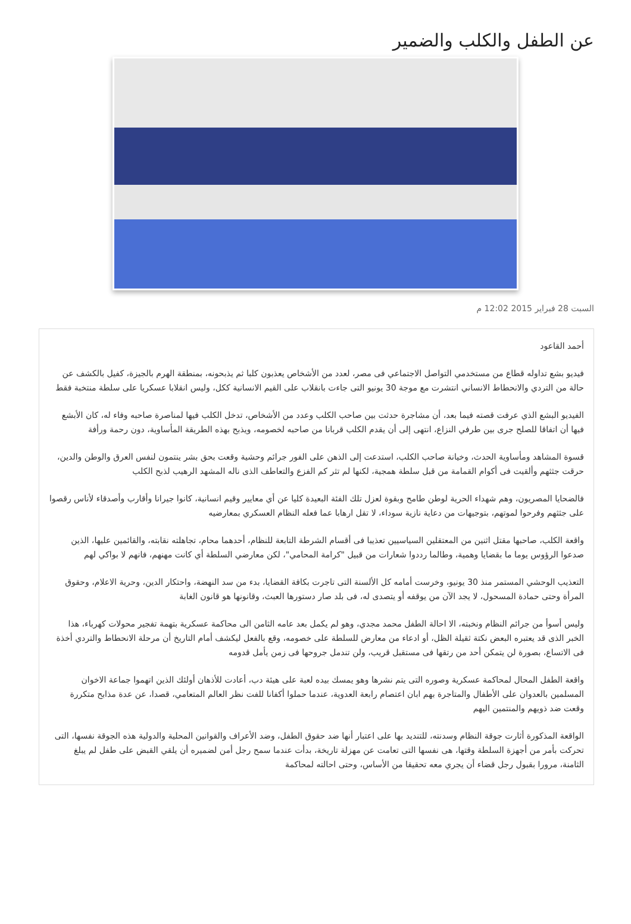عن الطفل والكلب والضمير
السبت 28 فبراير 2015 12:02 م
أحمد القاعود
فيديو بشع تداوله قطاع من مستخدمي التواصل الاجتماعي فى مصر، لعدد من الأشخاص يعذبون كلبا ثم يذبحونه، بمنطقة الهرم بالجيزة، كفيل بالكشف عن حالة من التردي والانحطاط الانساني انتشرت مع موجة 30 يونيو التى جاءت بانقلاب على القيم الانسانية ككل، وليس انقلابا عسكريا على سلطة منتخبة فقط
الفيديو البشع الذي عرفت قصته فيما بعد، أن مشاجرة حدثت بين صاحب الكلب وعدد من الأشخاص، تدخل الكلب فيها لمناصرة صاحبه وفاء له، كان الأبشع فيها أن اتفاقا للصلح جرى بين طرفي النزاع، انتهى إلى أن يقدم الكلب قربانا من صاحبه لخصومه، ويذبح بهذه الطريقة المأساوية، دون رحمة ورأفة
قسوة المشاهد ومأساوية الحدث، وخيانة صاحب الكلب، استدعت إلى الذهن على الفور جرائم وحشية وقعت بحق بشر ينتمون لنفس العرق والوطن والدين، حرقت جثثهم وألقيت فى أكوام القمامة من قبل سلطة همجية، لكنها لم تثر كم الفزع والتعاطف الذى ناله المشهد الرهيب لذبح الكلب
فالضحايا المصريون، وهم شهداء الحرية لوطن طامح وبقوة لعزل تلك الفئة البعيدة كليا عن أي معايير وقيم انسانية، كانوا جيرانا وأقارب وأصدقاء لأناس رقصوا على جثثهم وفرحوا لموتهم، بتوجيهات من دعاية نازية سوداء، لا تقل ارهابا عما فعله النظام العسكري بمعارضيه
واقعة الكلب، صاحبها مقتل اثنين من المعتقلين السياسيين تعذيبا فى أقسام الشرطة التابعة للنظام، أحدهما محام، تجاهلته نقابته، والقائمين عليها، الذين صدعوا الرؤوس يوما ما بقضايا وهمية، وطالما رددوا شعارات من قبيل "كرامة المحامي"، لكن معارضي السلطة أي كانت مهنهم، فانهم لا بواكي لهم
التعذيب الوحشي المستمر منذ 30 يونيو، وخرست أمامه كل الألسنة التى تاجرت بكافة القضايا، بدء من سد النهضة، واحتكار الدين، وحرية الاعلام، وحقوق المرأة وحتى حمادة المسحول، لا يجد الآن من يوقفه أو يتصدى له، فى بلد صار دستورها العبث، وقانونها هو قانون الغابة
وليس أسوأ من جرائم النظام ونخبته، الا احالة الطفل محمد مجدي، وهو لم يكمل بعد عامه الثامن الى محاكمة عسكرية بتهمة تفجير محولات كهرباء، هذا الخبر الذى قد يعتبره البعض نكتة ثقيلة الظل، أو ادعاء من معارض للسلطة على خصومه، وقع بالفعل ليكشف أمام التاريخ أن مرحلة الانحطاط والتردي أخذة فى الاتساع، بصورة لن يتمكن أحد من رتقها فى مستقبل قريب، ولن تندمل جروحها فى زمن يأمل قدومه
واقعة الطفل المحال لمحاكمة عسكرية وصوره التى يتم نشرها وهو يمسك بيده لعبة على هيئة دب، أعادت للأذهان أولئك الذين اتهموا جماعة الاخوان المسلمين بالعدوان على الأطفال والمتاجرة بهم ابان اعتصام رابعة العدوية، عندما حملوا أكفانا للفت نظر العالم المتعامي، قصدا، عن عدة مذابح متكررة وقعت ضد ذويهم والمنتمين اليهم
الواقعة المذكورة أثارت جوقة النظام وسدنته، للتنديد بها على اعتبار أنها ضد حقوق الطفل، وضد الأعراف والقوانين المحلية والدولية هذه الجوقة نفسها، التى تحركت بأمر من أجهزة السلطة وقتها، هى نفسها التى تعامت عن مهزلة تاريخة، بدأت عندما سمح رجل أمن لضميره أن يلقي القبض على طفل لم يبلغ الثامنة، مرورا بقبول رجل قضاء أن يجري معه تحقيقا من الأساس، وحتى احالته لمحاكمة